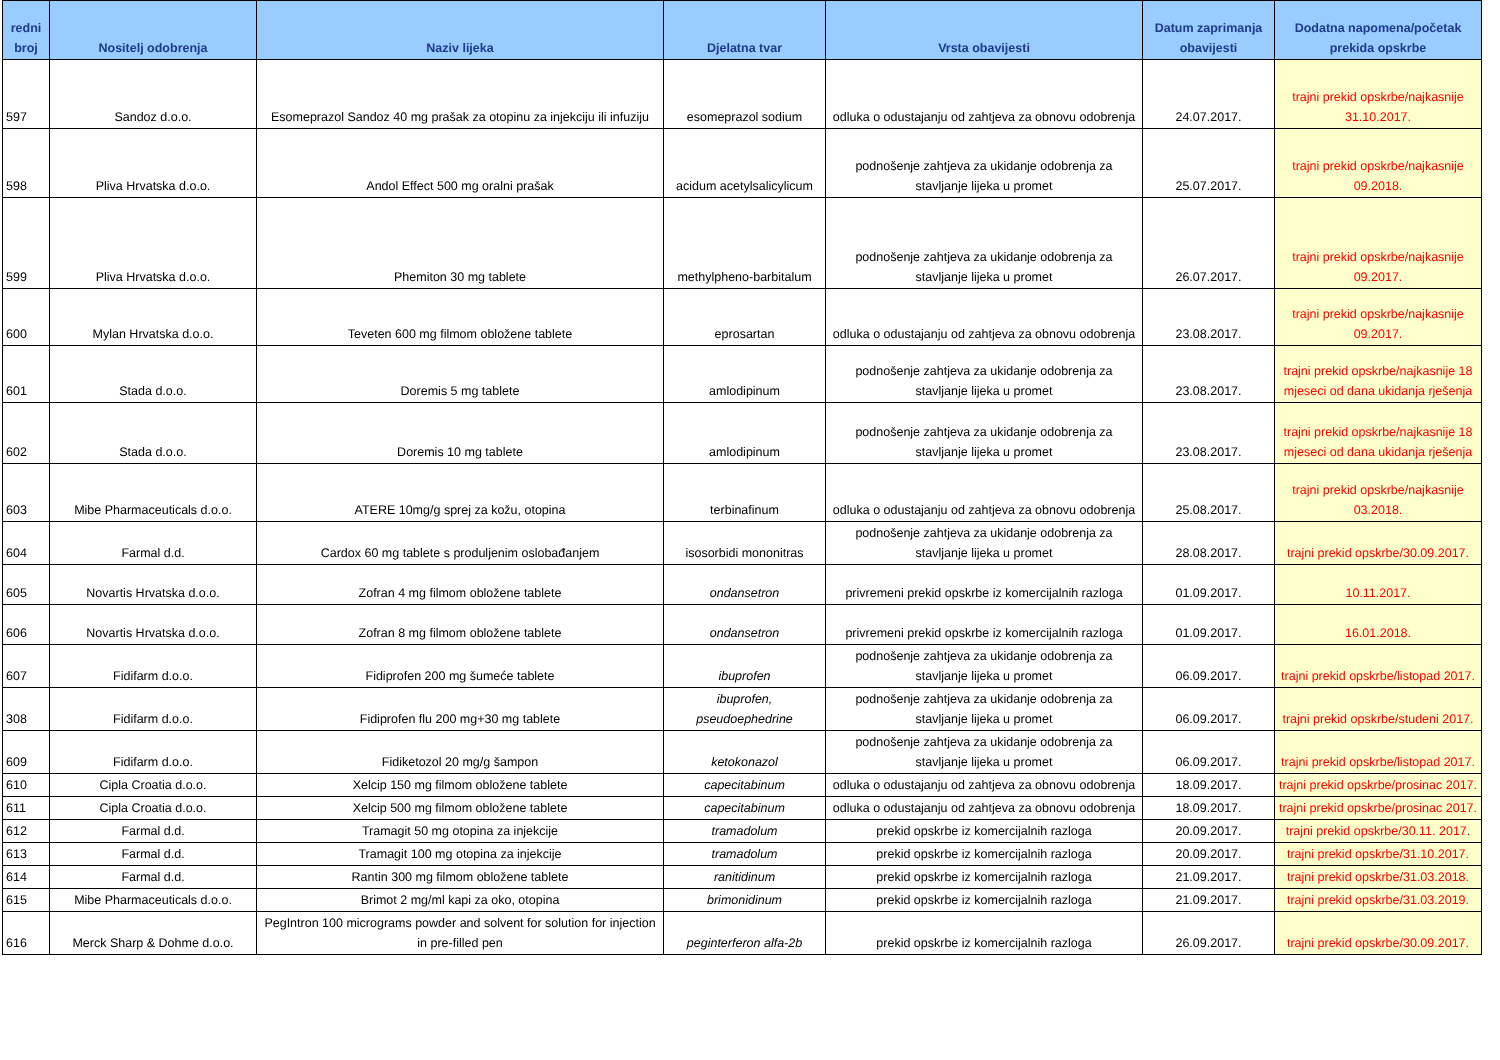| redni broj | Nositelj odobrenja | Naziv lijeka | Djelatna tvar | Vrsta obavijesti | Datum zaprimanja obavijesti | Dodatna napomena/početak prekida opskrbe |
| --- | --- | --- | --- | --- | --- | --- |
| 597 | Sandoz d.o.o. | Esomeprazol Sandoz 40 mg prašak za otopinu za injekciju ili infuziju | esomeprazol sodium | odluka o odustajanju od zahtjeva za obnovu odobrenja | 24.07.2017. | trajni prekid opskrbe/najkasnije 31.10.2017. |
| 598 | Pliva Hrvatska d.o.o. | Andol Effect 500 mg oralni prašak | acidum acetylsalicylicum | podnošenje zahtjeva za ukidanje odobrenja za stavljanje lijeka u promet | 25.07.2017. | trajni prekid opskrbe/najkasnije 09.2018. |
| 599 | Pliva Hrvatska d.o.o. | Phemiton 30 mg tablete | methylpheno-barbitalum | podnošenje zahtjeva za ukidanje odobrenja za stavljanje lijeka u promet | 26.07.2017. | trajni prekid opskrbe/najkasnije 09.2017. |
| 600 | Mylan Hrvatska d.o.o. | Teveten 600 mg filmom obložene tablete | eprosartan | odluka o odustajanju od zahtjeva za obnovu odobrenja | 23.08.2017. | trajni prekid opskrbe/najkasnije 09.2017. |
| 601 | Stada d.o.o. | Doremis 5 mg tablete | amlodipinum | podnošenje zahtjeva za ukidanje odobrenja za stavljanje lijeka u promet | 23.08.2017. | trajni prekid opskrbe/najkasnije 18 mjeseci od dana ukidanja rješenja |
| 602 | Stada d.o.o. | Doremis 10 mg tablete | amlodipinum | podnošenje zahtjeva za ukidanje odobrenja za stavljanje lijeka u promet | 23.08.2017. | trajni prekid opskrbe/najkasnije 18 mjeseci od dana ukidanja rješenja |
| 603 | Mibe Pharmaceuticals d.o.o. | ATERE 10mg/g sprej za kožu, otopina | terbinafinum | odluka o odustajanju od zahtjeva za obnovu odobrenja | 25.08.2017. | trajni prekid opskrbe/najkasnije 03.2018. |
| 604 | Farmal d.d. | Cardox 60 mg tablete s produljenim oslobađanjem | isosorbidi mononitras | podnošenje zahtjeva za ukidanje odobrenja za stavljanje lijeka u promet | 28.08.2017. | trajni prekid opskrbe/30.09.2017. |
| 605 | Novartis Hrvatska d.o.o. | Zofran 4 mg filmom obložene tablete | ondansetron | privremeni prekid opskrbe iz komercijalnih razloga | 01.09.2017. | 10.11.2017. |
| 606 | Novartis Hrvatska d.o.o. | Zofran 8 mg filmom obložene tablete | ondansetron | privremeni prekid opskrbe iz komercijalnih razloga | 01.09.2017. | 16.01.2018. |
| 607 | Fidifarm d.o.o. | Fidiprofen 200 mg šumeće tablete | ibuprofen | podnošenje zahtjeva za ukidanje odobrenja za stavljanje lijeka u promet | 06.09.2017. | trajni prekid opskrbe/listopad 2017. |
| 308 | Fidifarm d.o.o. | Fidiprofen flu 200 mg+30 mg tablete | ibuprofen, pseudoephedrine | podnošenje zahtjeva za ukidanje odobrenja za stavljanje lijeka u promet | 06.09.2017. | trajni prekid opskrbe/studeni 2017. |
| 609 | Fidifarm d.o.o. | Fidiketozol 20 mg/g šampon | ketokonazol | podnošenje zahtjeva za ukidanje odobrenja za stavljanje lijeka u promet | 06.09.2017. | trajni prekid opskrbe/listopad 2017. |
| 610 | Cipla Croatia d.o.o. | Xelcip 150 mg filmom obložene tablete | capecitabinum | odluka o odustajanju od zahtjeva za obnovu odobrenja | 18.09.2017. | trajni prekid opskrbe/prosinac 2017. |
| 611 | Cipla Croatia d.o.o. | Xelcip 500 mg filmom obložene tablete | capecitabinum | odluka o odustajanju od zahtjeva za obnovu odobrenja | 18.09.2017. | trajni prekid opskrbe/prosinac 2017. |
| 612 | Farmal d.d. | Tramagit 50 mg otopina za injekcije | tramadolum | prekid opskrbe iz komercijalnih razloga | 20.09.2017. | trajni prekid opskrbe/30.11. 2017. |
| 613 | Farmal d.d. | Tramagit 100 mg otopina za injekcije | tramadolum | prekid opskrbe iz komercijalnih razloga | 20.09.2017. | trajni prekid opskrbe/31.10.2017. |
| 614 | Farmal d.d. | Rantin 300 mg filmom obložene tablete | ranitidinum | prekid opskrbe iz komercijalnih razloga | 21.09.2017. | trajni prekid opskrbe/31.03.2018. |
| 615 | Mibe Pharmaceuticals d.o.o. | Brimot 2 mg/ml kapi za oko, otopina | brimonidinum | prekid opskrbe iz komercijalnih razloga | 21.09.2017. | trajni prekid opskrbe/31.03.2019. |
| 616 | Merck Sharp & Dohme d.o.o. | PegIntron 100 micrograms powder and solvent for solution for injection in pre-filled pen | peginterferon alfa-2b | prekid opskrbe iz komercijalnih razloga | 26.09.2017. | trajni prekid opskrbe/30.09.2017. |